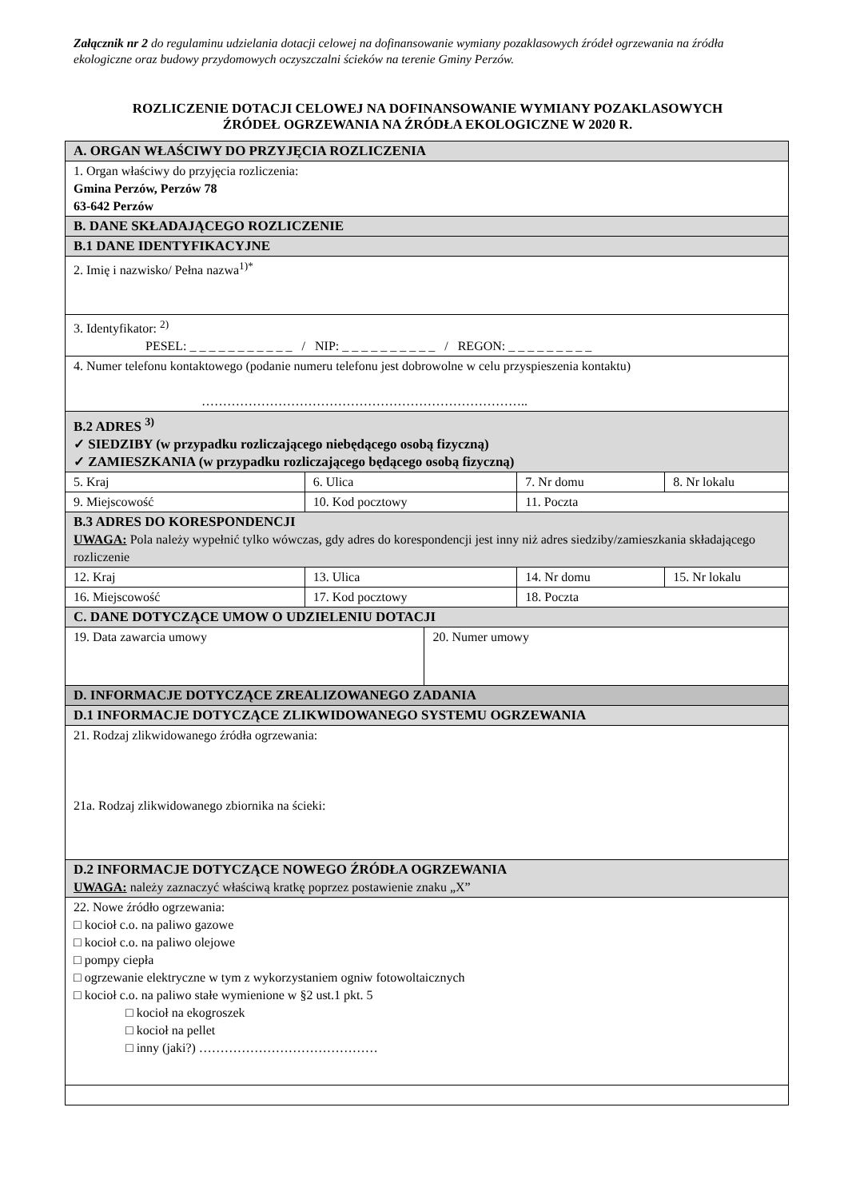Załącznik nr 2 do regulaminu udzielania dotacji celowej na dofinansowanie wymiany pozaklasowych źródeł ogrzewania na źródła ekologiczne oraz budowy przydomowych oczyszczalni ścieków na terenie Gminy Perzów.
ROZLICZENIE DOTACJI CELOWEJ NA DOFINANSOWANIE WYMIANY POZAKLASOWYCH
ŹRÓDEŁ OGRZEWANIA NA ŹRÓDŁA EKOLOGICZNE W 2020 R.
| A. ORGAN WŁAŚCIWY DO PRZYJĘCIA ROZLICZENIA | | | | |
| 1. Organ właściwy do przyjęcia rozliczenia: Gmina Perzów, Perzów 78 63-642 Perzów | | | | |
| B. DANE SKŁADAJĄCEGO ROZLICZENIE | | | | |
| B.1 DANE IDENTYFIKACYJNE | | | | |
| 2. Imię i nazwisko/ Pełna nazwa<sup>1)*</sup> | | | | |
| 3. Identyfikator: <sup>2)</sup> PESEL: _ _ _ _ _ _ _ _ _ _ _ / NIP: _ _ _ _ _ _ _ _ _ _ / REGON: _ _ _ _ _ _ _ _ _ | | | | |
| 4. Numer telefonu kontaktowego (podanie numeru telefonu jest dobrowolne w celu przyspieszenia kontaktu) ………………………………………………………………….. | | | | |
| B.2 ADRES <sup>3)</sup> ✓ SIEDZIBY (w przypadku rozliczającego niebędącego osobą fizyczną) ✓ ZAMIESZKANIA (w przypadku rozliczającego będącego osobą fizyczną) | | | | |
| 5. Kraj | 6. Ulica | | 7. Nr domu | 8. Nr lokalu |
| 9. Miejscowość | 10. Kod pocztowy | | 11. Poczta | |
| B.3 ADRES DO KORESPONDENCJI UWAGA: Pola należy wypełnić tylko wówczas, gdy adres do korespondencji jest inny niż adres siedziby/zamieszkania składającego rozliczenie | | | | |
| 12. Kraj | 13. Ulica | | 14. Nr domu | 15. Nr lokalu |
| 16. Miejscowość | 17. Kod pocztowy | | 18. Poczta | |
| C. DANE DOTYCZĄCE UMOW O UDZIELENIU DOTACJI | | | | |
| 19. Data zawarcia umowy | | 20. Numer umowy | | |
| D. INFORMACJE DOTYCZĄCE ZREALIZOWANEGO ZADANIA | | | | |
| D.1 INFORMACJE DOTYCZĄCE ZLIKWIDOWANEGO SYSTEMU OGRZEWANIA | | | | |
| 21. Rodzaj zlikwidowanego źródła ogrzewania: 21a. Rodzaj zlikwidowanego zbiornika na ścieki: | | | | |
| D.2 INFORMACJE DOTYCZĄCE NOWEGO ŹRÓDŁA OGRZEWANIA UWAGA: należy zaznaczyć właściwą kratkę poprzez postawienie znaku „X” | | | | |
| 22. Nowe źródło ogrzewania: □ kocioł c.o. na paliwo gazowe □ kocioł c.o. na paliwo olejowe □ pompy ciepła □ ogrzewanie elektryczne w tym z wykorzystaniem ogniw fotowoltaicznych □ kocioł c.o. na paliwo stałe wymienione w §2 ust.1 pkt. 5 □ kocioł na ekogroszek □ kocioł na pellet □ inny (jaki?) …………………………………… | | | | |